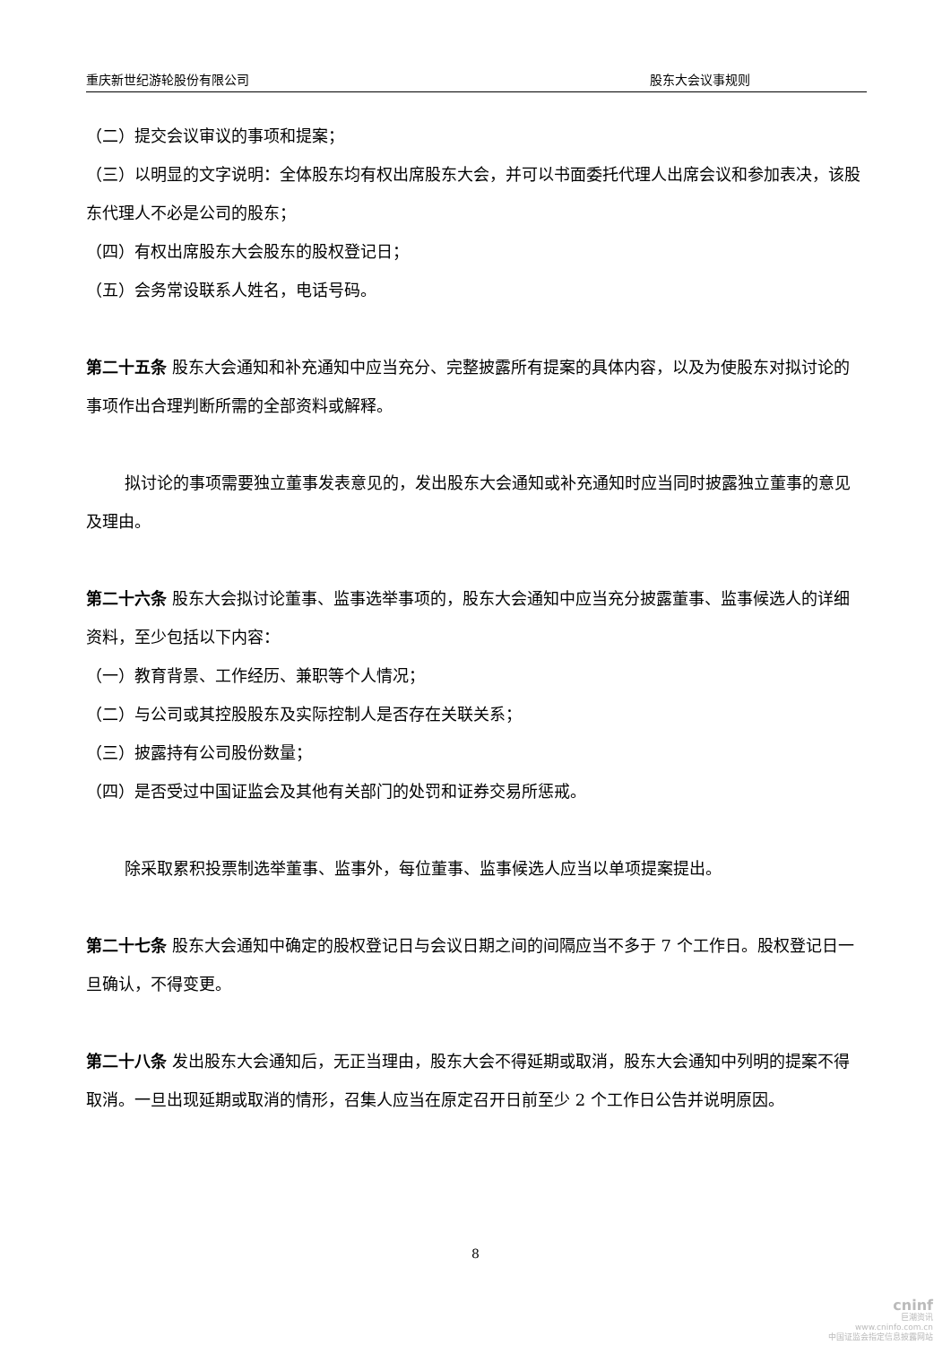重庆新世纪游轮股份有限公司 股东大会议事规则
（二）提交会议审议的事项和提案；
（三）以明显的文字说明：全体股东均有权出席股东大会，并可以书面委托代理人出席会议和参加表决，该股东代理人不必是公司的股东；
（四）有权出席股东大会股东的股权登记日；
（五）会务常设联系人姓名，电话号码。
第二十五条 股东大会通知和补充通知中应当充分、完整披露所有提案的具体内容，以及为使股东对拟讨论的事项作出合理判断所需的全部资料或解释。
拟讨论的事项需要独立董事发表意见的，发出股东大会通知或补充通知时应当同时披露独立董事的意见及理由。
第二十六条 股东大会拟讨论董事、监事选举事项的，股东大会通知中应当充分披露董事、监事候选人的详细资料，至少包括以下内容：
（一）教育背景、工作经历、兼职等个人情况；
（二）与公司或其控股股东及实际控制人是否存在关联关系；
（三）披露持有公司股份数量；
（四）是否受过中国证监会及其他有关部门的处罚和证券交易所惩戒。
除采取累积投票制选举董事、监事外，每位董事、监事候选人应当以单项提案提出。
第二十七条 股东大会通知中确定的股权登记日与会议日期之间的间隔应当不多于 7 个工作日。股权登记日一旦确认，不得变更。
第二十八条 发出股东大会通知后，无正当理由，股东大会不得延期或取消，股东大会通知中列明的提案不得取消。一旦出现延期或取消的情形，召集人应当在原定召开日前至少 2 个工作日公告并说明原因。
8
cninf
巨潮资讯
www.cninfo.com.cn
中国证监会指定信息披露网站